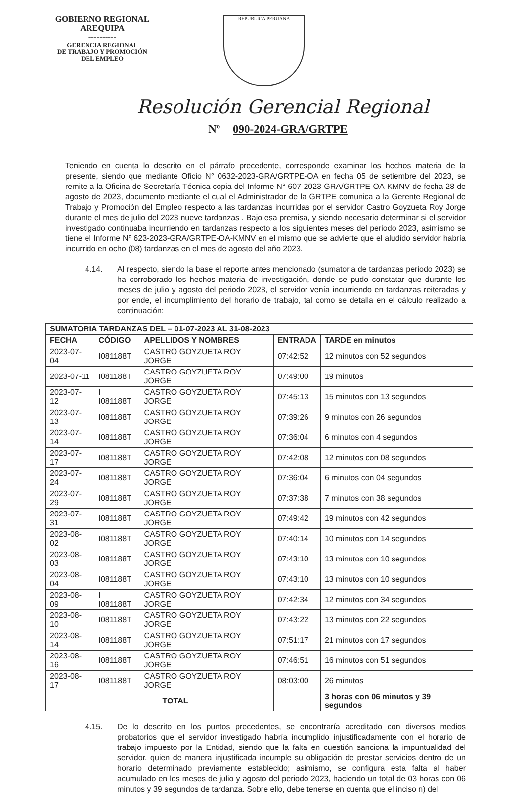GOBIERNO REGIONAL
AREQUIPA
----------
GERENCIA REGIONAL
DE TRABAJO Y PROMOCIÓN
DEL EMPLEO
REPUBLICA PERUANA
Resolución Gerencial Regional
Nº 090-2024-GRA/GRTPE
Teniendo en cuenta lo descrito en el párrafo precedente, corresponde examinar los hechos materia de la presente, siendo que mediante Oficio N° 0632-2023-GRA/GRTPE-OA en fecha 05 de setiembre del 2023, se remite a la Oficina de Secretaría Técnica copia del Informe N° 607-2023-GRA/GRTPE-OA-KMNV de fecha 28 de agosto de 2023, documento mediante el cual el Administrador de la GRTPE comunica a la Gerente Regional de Trabajo y Promoción del Empleo respecto a las tardanzas incurridas por el servidor Castro Goyzueta Roy Jorge durante el mes de julio del 2023 nueve tardanzas . Bajo esa premisa, y siendo necesario determinar si el servidor investigado continuaba incurriendo en tardanzas respecto a los siguientes meses del periodo 2023, asimismo se tiene el Informe Nº 623-2023-GRA/GRTPE-OA-KMNV en el mismo que se advierte que el aludido servidor habría incurrido en ocho (08) tardanzas en el mes de agosto del año 2023.
4.14. Al respecto, siendo la base el reporte antes mencionado (sumatoria de tardanzas periodo 2023) se ha corroborado los hechos materia de investigación, donde se pudo constatar que durante los meses de julio y agosto del periodo 2023, el servidor venía incurriendo en tardanzas reiteradas y por ende, el incumplimiento del horario de trabajo, tal como se detalla en el cálculo realizado a continuación:
| SUMATORIA TARDANZAS DEL – 01-07-2023 AL 31-08-2023 | | | | |
| --- | --- | --- | --- | --- |
| FECHA | CÓDIGO | APELLIDOS Y NOMBRES | ENTRADA | TARDE en minutos |
| 2023-07-04 | I081188T | CASTRO GOYZUETA ROY JORGE | 07:42:52 | 12 minutos con 52 segundos |
| 2023-07-11 | I081188T | CASTRO GOYZUETA ROY JORGE | 07:49:00 | 19 minutos |
| 2023-07-12 | I I081188T | CASTRO GOYZUETA ROY JORGE | 07:45:13 | 15 minutos con 13 segundos |
| 2023-07-13 | I081188T | CASTRO GOYZUETA ROY JORGE | 07:39:26 | 9 minutos con 26 segundos |
| 2023-07-14 | I081188T | CASTRO GOYZUETA ROY JORGE | 07:36:04 | 6 minutos con 4 segundos |
| 2023-07-17 | I081188T | CASTRO GOYZUETA ROY JORGE | 07:42:08 | 12 minutos con 08 segundos |
| 2023-07-24 | I081188T | CASTRO GOYZUETA ROY JORGE | 07:36:04 | 6 minutos con 04 segundos |
| 2023-07-29 | I081188T | CASTRO GOYZUETA ROY JORGE | 07:37:38 | 7 minutos con 38 segundos |
| 2023-07-31 | I081188T | CASTRO GOYZUETA ROY JORGE | 07:49:42 | 19 minutos con 42 segundos |
| 2023-08-02 | I081188T | CASTRO GOYZUETA ROY JORGE | 07:40:14 | 10 minutos con 14 segundos |
| 2023-08-03 | I081188T | CASTRO GOYZUETA ROY JORGE | 07:43:10 | 13 minutos con 10 segundos |
| 2023-08-04 | I081188T | CASTRO GOYZUETA ROY JORGE | 07:43:10 | 13 minutos con 10 segundos |
| 2023-08-09 | I I081188T | CASTRO GOYZUETA ROY JORGE | 07:42:34 | 12 minutos con 34 segundos |
| 2023-08-10 | I081188T | CASTRO GOYZUETA ROY JORGE | 07:43:22 | 13 minutos con 22 segundos |
| 2023-08-14 | I081188T | CASTRO GOYZUETA ROY JORGE | 07:51:17 | 21 minutos con 17 segundos |
| 2023-08-16 | I081188T | CASTRO GOYZUETA ROY JORGE | 07:46:51 | 16 minutos con 51 segundos |
| 2023-08-17 | I081188T | CASTRO GOYZUETA ROY JORGE | 08:03:00 | 26 minutos |
| | | TOTAL | | 3 horas con 06 minutos y 39 segundos |
4.15. De lo descrito en los puntos precedentes, se encontraría acreditado con diversos medios probatorios que el servidor investigado habría incumplido injustificadamente con el horario de trabajo impuesto por la Entidad, siendo que la falta en cuestión sanciona la impuntualidad del servidor, quien de manera injustificada incumple su obligación de prestar servicios dentro de un horario determinado previamente establecido; asimismo, se configura esta falta al haber acumulado en los meses de julio y agosto del periodo 2023, haciendo un total de 03 horas con 06 minutos y 39 segundos de tardanza. Sobre ello, debe tenerse en cuenta que el inciso n) del